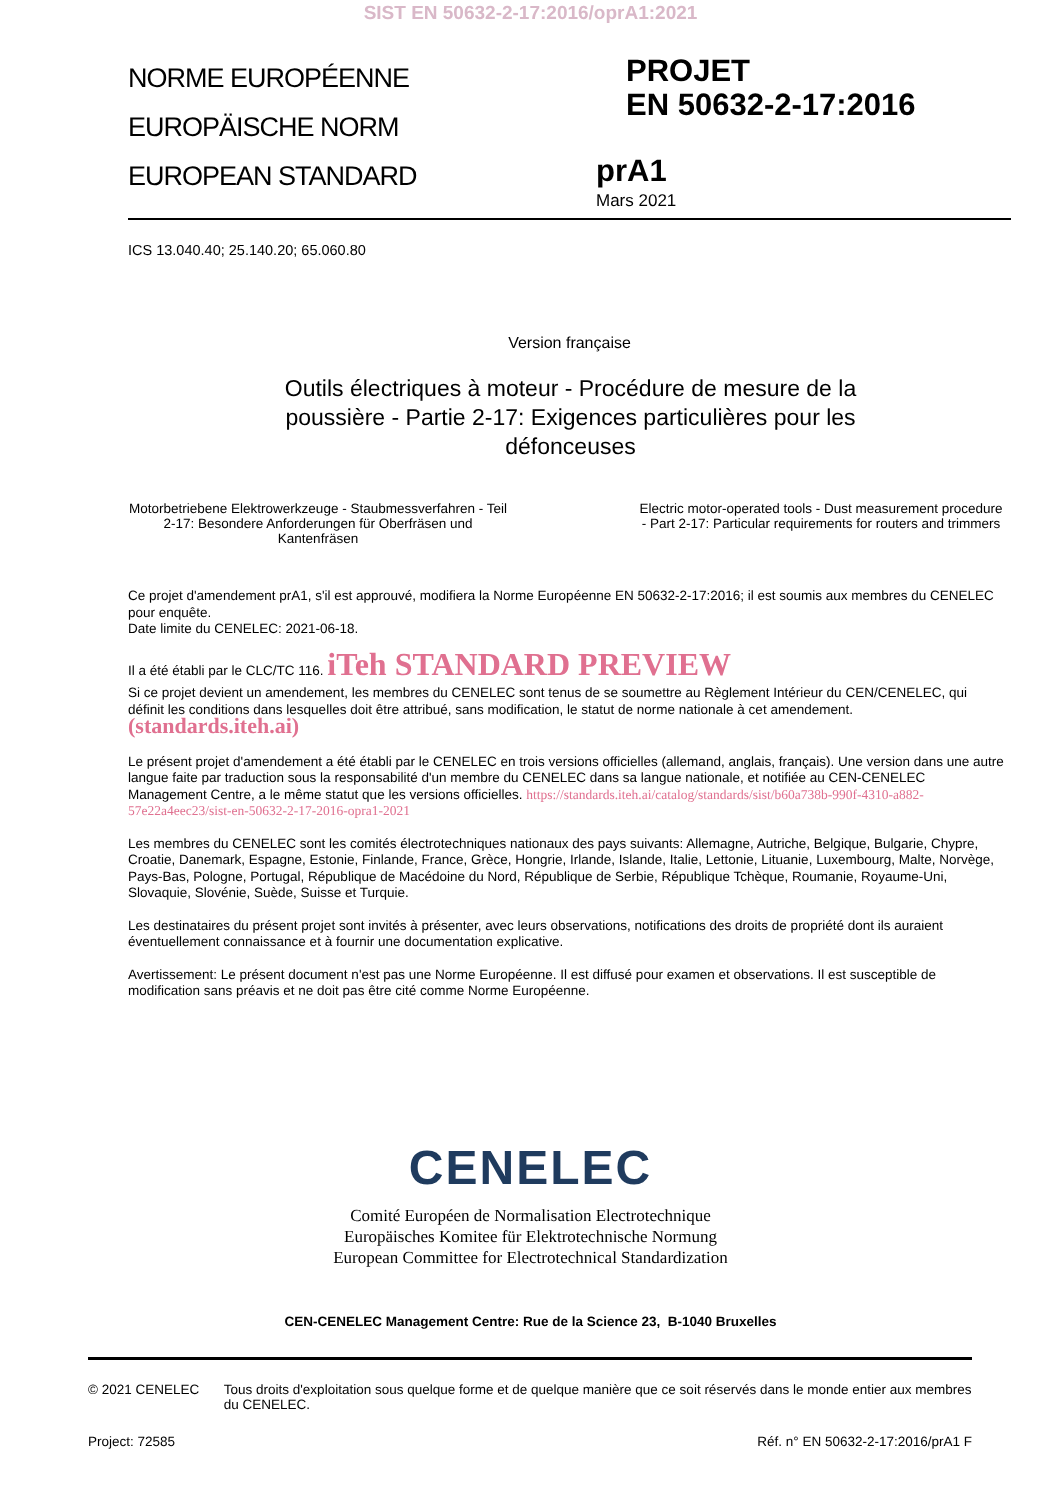SIST EN 50632-2-17:2016/oprA1:2021
NORME EUROPÉENNE
EUROPÄISCHE NORM
EUROPEAN STANDARD
PROJET
EN 50632-2-17:2016
prA1
Mars 2021
ICS 13.040.40; 25.140.20; 65.060.80
Version française
Outils électriques à moteur - Procédure de mesure de la poussière - Partie 2-17: Exigences particulières pour les défonceuses
Motorbetriebene Elektrowerkzeuge - Staubmessverfahren - Teil 2-17: Besondere Anforderungen für Oberfräsen und Kantenfräsen
Electric motor-operated tools - Dust measurement procedure - Part 2-17: Particular requirements for routers and trimmers
Ce projet d'amendement prA1, s'il est approuvé, modifiera la Norme Européenne EN 50632-2-17:2016; il est soumis aux membres du CENELEC pour enquête.
Date limite du CENELEC: 2021-06-18.
Il a été établi par le CLC/TC 116. iTeh STANDARD PREVIEW
Si ce projet devient un amendement, les membres du CENELEC sont tenus de se soumettre au Règlement Intérieur du CEN/CENELEC, qui définit les conditions dans lesquelles doit être attribué, sans modification, le statut de norme nationale à cet amendement. (standards.iteh.ai)
Le présent projet d'amendement a été établi par le CENELEC en trois versions officielles (allemand, anglais, français). Une version dans une autre langue faite par traduction sous la responsabilité d'un membre du CENELEC dans sa langue nationale, et notifiée au CEN-CENELEC Management Centre, a le même statut que les versions officielles. https://standards.iteh.ai/catalog/standards/sist/b60a738b-990f-4310-a882-57e22a4eec23/sist-en-50632-2-17-2016-opra1-2021
Les membres du CENELEC sont les comités électrotechniques nationaux des pays suivants: Allemagne, Autriche, Belgique, Bulgarie, Chypre, Croatie, Danemark, Espagne, Estonie, Finlande, France, Grèce, Hongrie, Irlande, Islande, Italie, Lettonie, Lituanie, Luxembourg, Malte, Norvège, Pays-Bas, Pologne, Portugal, République de Macédoine du Nord, République de Serbie, République Tchèque, Roumanie, Royaume-Uni, Slovaquie, Slovénie, Suède, Suisse et Turquie.
Les destinataires du présent projet sont invités à présenter, avec leurs observations, notifications des droits de propriété dont ils auraient éventuellement connaissance et à fournir une documentation explicative.
Avertissement: Le présent document n'est pas une Norme Européenne. Il est diffusé pour examen et observations. Il est susceptible de modification sans préavis et ne doit pas être cité comme Norme Européenne.
CENELEC
Comité Européen de Normalisation Electrotechnique
Europäisches Komitee für Elektrotechnische Normung
European Committee for Electrotechnical Standardization
CEN-CENELEC Management Centre: Rue de la Science 23, B-1040 Bruxelles
© 2021 CENELEC Tous droits d'exploitation sous quelque forme et de quelque manière que ce soit réservés dans le monde entier aux membres du CENELEC.
Project: 72585 Réf. n° EN 50632-2-17:2016/prA1 F